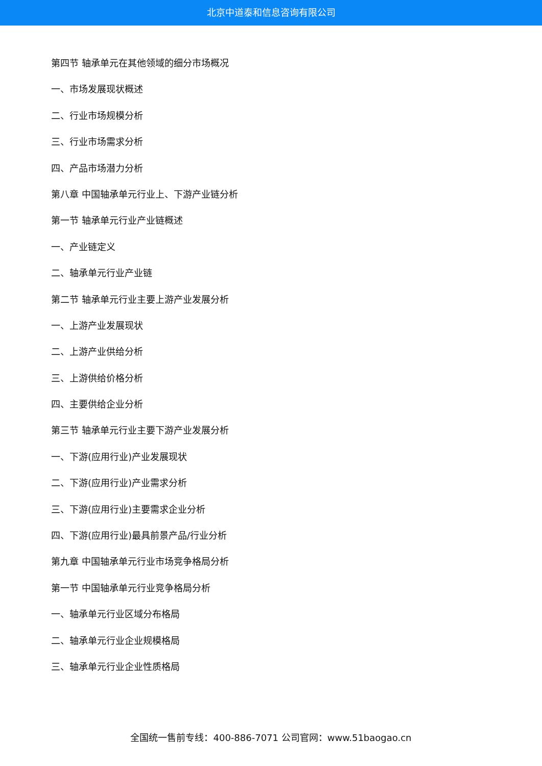北京中道泰和信息咨询有限公司
第四节 轴承单元在其他领域的细分市场概况
一、市场发展现状概述
二、行业市场规模分析
三、行业市场需求分析
四、产品市场潜力分析
第八章 中国轴承单元行业上、下游产业链分析
第一节 轴承单元行业产业链概述
一、产业链定义
二、轴承单元行业产业链
第二节 轴承单元行业主要上游产业发展分析
一、上游产业发展现状
二、上游产业供给分析
三、上游供给价格分析
四、主要供给企业分析
第三节 轴承单元行业主要下游产业发展分析
一、下游(应用行业)产业发展现状
二、下游(应用行业)产业需求分析
三、下游(应用行业)主要需求企业分析
四、下游(应用行业)最具前景产品/行业分析
第九章 中国轴承单元行业市场竞争格局分析
第一节 中国轴承单元行业竞争格局分析
一、轴承单元行业区域分布格局
二、轴承单元行业企业规模格局
三、轴承单元行业企业性质格局
全国统一售前专线：400-886-7071 公司官网：www.51baogao.cn